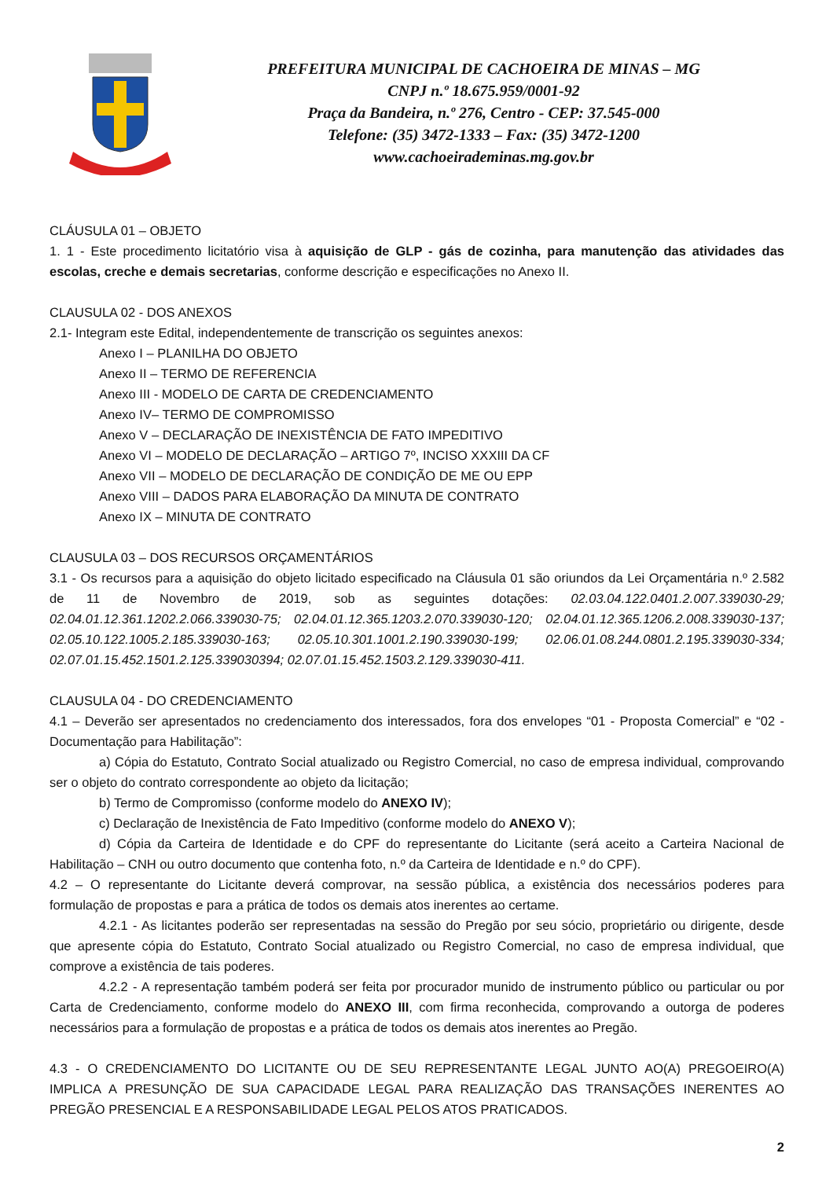PREFEITURA MUNICIPAL DE CACHOEIRA DE MINAS – MG
CNPJ n.º 18.675.959/0001-92
Praça da Bandeira, n.º 276, Centro - CEP: 37.545-000
Telefone: (35) 3472-1333 – Fax: (35) 3472-1200
www.cachoeirademinas.mg.gov.br
CLÁUSULA 01 – OBJETO
1. 1 - Este procedimento licitatório visa à aquisição de GLP - gás de cozinha, para manutenção das atividades das escolas, creche e demais secretarias, conforme descrição e especificações no Anexo II.
CLAUSULA 02 - DOS ANEXOS
2.1- Integram este Edital, independentemente de transcrição os seguintes anexos:
Anexo I – PLANILHA DO OBJETO
Anexo II – TERMO DE REFERENCIA
Anexo III - MODELO DE CARTA DE CREDENCIAMENTO
Anexo IV– TERMO DE COMPROMISSO
Anexo V – DECLARAÇÃO DE INEXISTÊNCIA DE FATO IMPEDITIVO
Anexo VI – MODELO DE DECLARAÇÃO – ARTIGO 7º, INCISO XXXIII DA CF
Anexo VII – MODELO DE DECLARAÇÃO DE CONDIÇÃO DE ME OU EPP
Anexo VIII – DADOS PARA ELABORAÇÃO DA MINUTA DE CONTRATO
Anexo IX – MINUTA DE CONTRATO
CLAUSULA 03 – DOS RECURSOS ORÇAMENTÁRIOS
3.1 - Os recursos para a aquisição do objeto licitado especificado na Cláusula 01 são oriundos da Lei Orçamentária n.º 2.582 de 11 de Novembro de 2019, sob as seguintes dotações: 02.03.04.122.0401.2.007.339030-29; 02.04.01.12.361.1202.2.066.339030-75; 02.04.01.12.365.1203.2.070.339030-120; 02.04.01.12.365.1206.2.008.339030-137; 02.05.10.122.1005.2.185.339030-163; 02.05.10.301.1001.2.190.339030-199; 02.06.01.08.244.0801.2.195.339030-334; 02.07.01.15.452.1501.2.125.339030394; 02.07.01.15.452.1503.2.129.339030-411.
CLAUSULA 04 - DO CREDENCIAMENTO
4.1 – Deverão ser apresentados no credenciamento dos interessados, fora dos envelopes “01 - Proposta Comercial” e “02 - Documentação para Habilitação”:
a) Cópia do Estatuto, Contrato Social atualizado ou Registro Comercial, no caso de empresa individual, comprovando ser o objeto do contrato correspondente ao objeto da licitação;
b) Termo de Compromisso (conforme modelo do ANEXO IV);
c) Declaração de Inexistência de Fato Impeditivo (conforme modelo do ANEXO V);
d) Cópia da Carteira de Identidade e do CPF do representante do Licitante (será aceito a Carteira Nacional de Habilitação – CNH ou outro documento que contenha foto, n.º da Carteira de Identidade e n.º do CPF).
4.2 – O representante do Licitante deverá comprovar, na sessão pública, a existência dos necessários poderes para formulação de propostas e para a prática de todos os demais atos inerentes ao certame.
4.2.1 - As licitantes poderão ser representadas na sessão do Pregão por seu sócio, proprietário ou dirigente, desde que apresente cópia do Estatuto, Contrato Social atualizado ou Registro Comercial, no caso de empresa individual, que comprove a existência de tais poderes.
4.2.2 - A representação também poderá ser feita por procurador munido de instrumento público ou particular ou por Carta de Credenciamento, conforme modelo do ANEXO III, com firma reconhecida, comprovando a outorga de poderes necessários para a formulação de propostas e a prática de todos os demais atos inerentes ao Pregão.
4.3 - O CREDENCIAMENTO DO LICITANTE OU DE SEU REPRESENTANTE LEGAL JUNTO AO(A) PREGOEIRO(A) IMPLICA A PRESUNÇÃO DE SUA CAPACIDADE LEGAL PARA REALIZAÇÃO DAS TRANSAÇÕES INERENTES AO PREGÃO PRESENCIAL E A RESPONSABILIDADE LEGAL PELOS ATOS PRATICADOS.
2